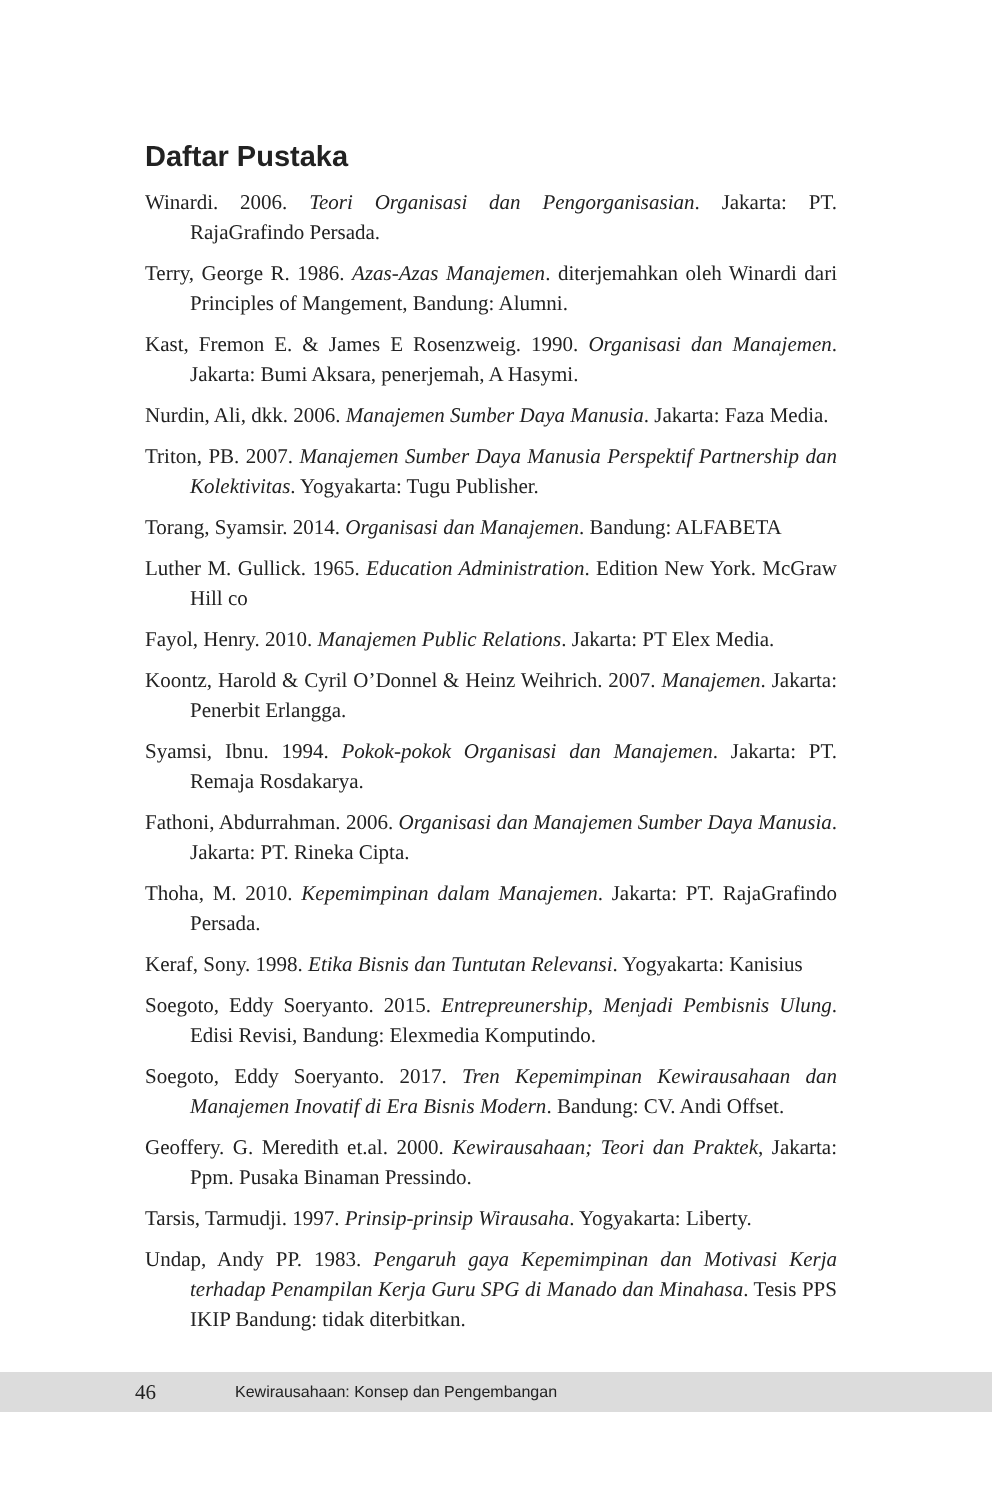Daftar Pustaka
Winardi. 2006. Teori Organisasi dan Pengorganisasian. Jakarta: PT. RajaGrafindo Persada.
Terry, George R. 1986. Azas-Azas Manajemen. diterjemahkan oleh Winardi dari Principles of Mangement, Bandung: Alumni.
Kast, Fremon E. & James E Rosenzweig. 1990. Organisasi dan Manajemen. Jakarta: Bumi Aksara, penerjemah, A Hasymi.
Nurdin, Ali, dkk. 2006. Manajemen Sumber Daya Manusia. Jakarta: Faza Media.
Triton, PB. 2007. Manajemen Sumber Daya Manusia Perspektif Partnership dan Kolektivitas. Yogyakarta: Tugu Publisher.
Torang, Syamsir. 2014. Organisasi dan Manajemen. Bandung: ALFABETA
Luther M. Gullick. 1965. Education Administration. Edition New York. McGraw Hill co
Fayol, Henry. 2010. Manajemen Public Relations. Jakarta: PT Elex Media.
Koontz, Harold & Cyril O’Donnel & Heinz Weihrich. 2007. Manajemen. Jakarta: Penerbit Erlangga.
Syamsi, Ibnu. 1994. Pokok-pokok Organisasi dan Manajemen. Jakarta: PT. Remaja Rosdakarya.
Fathoni, Abdurrahman. 2006. Organisasi dan Manajemen Sumber Daya Manusia. Jakarta: PT. Rineka Cipta.
Thoha, M. 2010. Kepemimpinan dalam Manajemen. Jakarta: PT. RajaGrafindo Persada.
Keraf, Sony. 1998. Etika Bisnis dan Tuntutan Relevansi. Yogyakarta: Kanisius
Soegoto, Eddy Soeryanto. 2015. Entrepreunership, Menjadi Pembisnis Ulung. Edisi Revisi, Bandung: Elexmedia Komputindo.
Soegoto, Eddy Soeryanto. 2017. Tren Kepemimpinan Kewirausahaan dan Manajemen Inovatif di Era Bisnis Modern. Bandung: CV. Andi Offset.
Geoffery. G. Meredith et.al. 2000. Kewirausahaan; Teori dan Praktek, Jakarta: Ppm. Pusaka Binaman Pressindo.
Tarsis, Tarmudji. 1997. Prinsip-prinsip Wirausaha. Yogyakarta: Liberty.
Undap, Andy PP. 1983. Pengaruh gaya Kepemimpinan dan Motivasi Kerja terhadap Penampilan Kerja Guru SPG di Manado dan Minahasa. Tesis PPS IKIP Bandung: tidak diterbitkan.
46 Kewirausahaan: Konsep dan Pengembangan